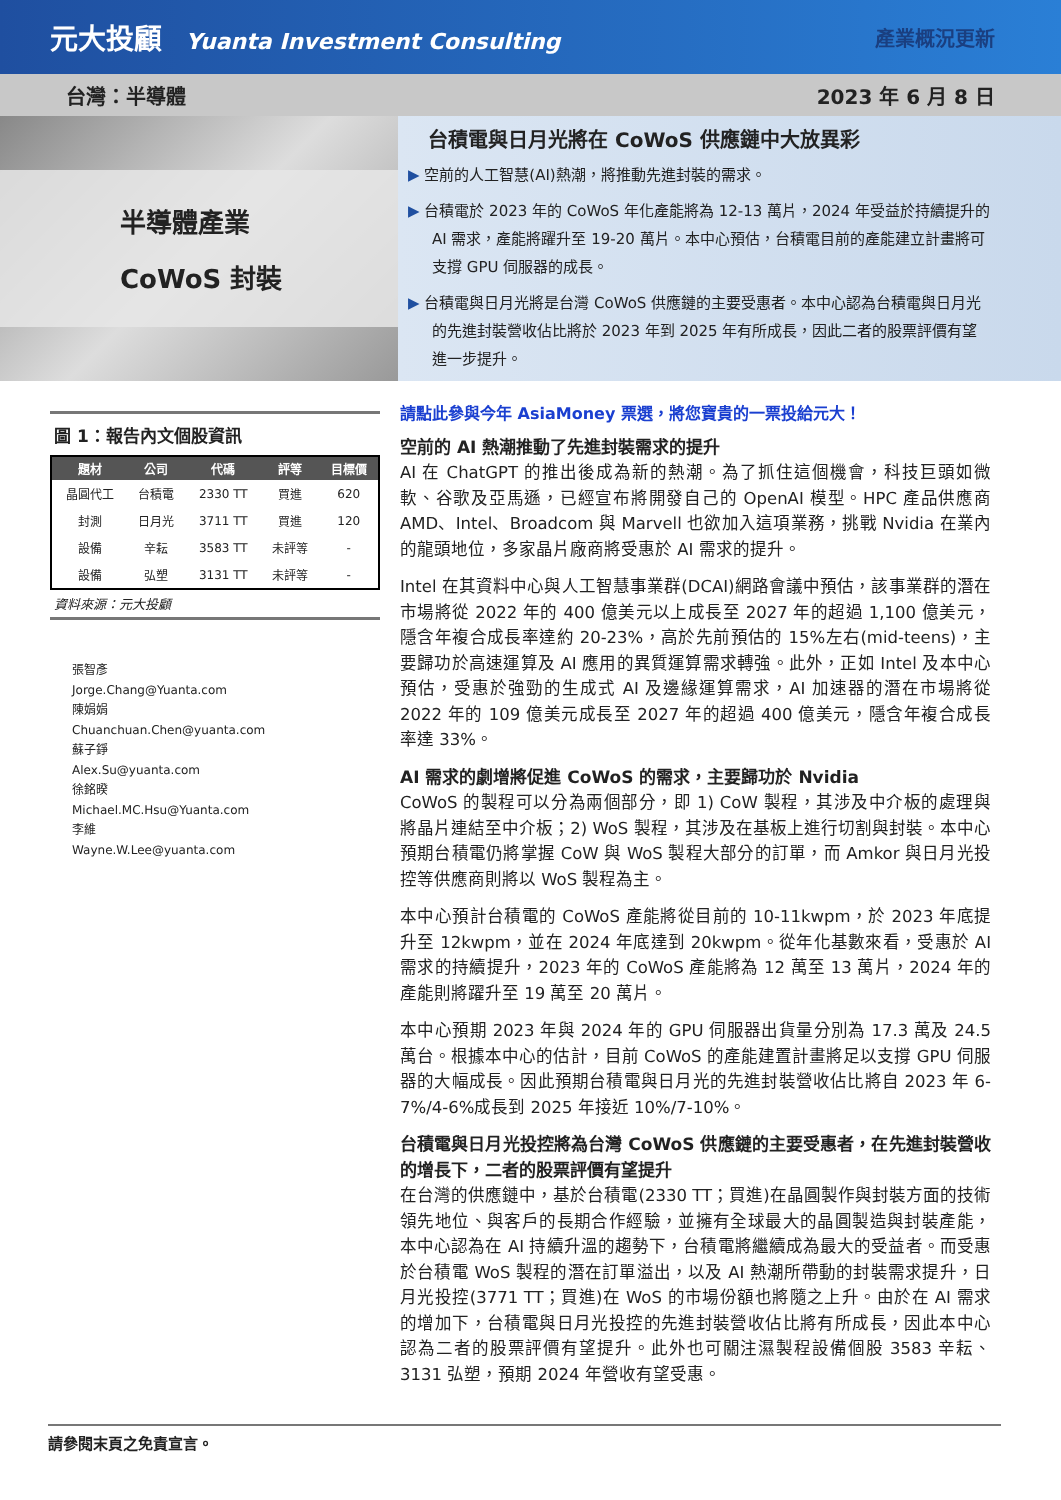元大投顧 Yuanta Investment Consulting
產業概況更新
台灣：半導體 2023 年 6 月 8 日
半導體產業
CoWoS 封裝
台積電與日月光將在 CoWoS 供應鏈中大放異彩
▶ 空前的人工智慧(AI)熱潮，將推動先進封裝的需求。
▶ 台積電於 2023 年的 CoWoS 年化產能將為 12-13 萬片，2024 年受益於持續提升的 AI 需求，產能將躍升至 19-20 萬片。本中心預估，台積電目前的產能建立計畫將可支撐 GPU 伺服器的成長。
▶ 台積電與日月光將是台灣 CoWoS 供應鏈的主要受惠者。本中心認為台積電與日月光的先進封裝營收佔比將於 2023 年到 2025 年有所成長，因此二者的股票評價有望進一步提升。
圖 1：報告內文個股資訊
| 題材 | 公司 | 代碼 | 評等 | 目標價 |
| --- | --- | --- | --- | --- |
| 晶圓代工 | 台積電 | 2330 TT | 買進 | 620 |
| 封測 | 日月光 | 3711 TT | 買進 | 120 |
| 設備 | 辛耘 | 3583 TT | 未評等 | - |
| 設備 | 弘塑 | 3131 TT | 未評等 | - |
資料來源：元大投顧
張智彥
Jorge.Chang@Yuanta.com
陳娟娟
Chuanchuan.Chen@yuanta.com
蘇子錚
Alex.Su@yuanta.com
徐銘暌
Michael.MC.Hsu@Yuanta.com
李維
Wayne.W.Lee@yuanta.com
請點此參與今年 AsiaMoney 票選，將您寶貴的一票投給元大！
空前的 AI 熱潮推動了先進封裝需求的提升
AI 在 ChatGPT 的推出後成為新的熱潮。為了抓住這個機會，科技巨頭如微軟、谷歌及亞馬遜，已經宣布將開發自己的 OpenAI 模型。HPC 產品供應商 AMD、Intel、Broadcom 與 Marvell 也欲加入這項業務，挑戰 Nvidia 在業內的龍頭地位，多家晶片廠商將受惠於 AI 需求的提升。
Intel 在其資料中心與人工智慧事業群(DCAI)網路會議中預估，該事業群的潛在市場將從 2022 年的 400 億美元以上成長至 2027 年的超過 1,100 億美元，隱含年複合成長率達約 20-23%，高於先前預估的 15%左右(mid-teens)，主要歸功於高速運算及 AI 應用的異質運算需求轉強。此外，正如 Intel 及本中心預估，受惠於強勁的生成式 AI 及邊緣運算需求，AI 加速器的潛在市場將從 2022 年的 109 億美元成長至 2027 年的超過 400 億美元，隱含年複合成長率達 33%。
AI 需求的劇增將促進 CoWoS 的需求，主要歸功於 Nvidia
CoWoS 的製程可以分為兩個部分，即 1) CoW 製程，其涉及中介板的處理與將晶片連結至中介板；2) WoS 製程，其涉及在基板上進行切割與封裝。本中心預期台積電仍將掌握 CoW 與 WoS 製程大部分的訂單，而 Amkor 與日月光投控等供應商則將以 WoS 製程為主。
本中心預計台積電的 CoWoS 產能將從目前的 10-11kwpm，於 2023 年底提升至 12kwpm，並在 2024 年底達到 20kwpm。從年化基數來看，受惠於 AI 需求的持續提升，2023 年的 CoWoS 產能將為 12 萬至 13 萬片，2024 年的產能則將躍升至 19 萬至 20 萬片。
本中心預期 2023 年與 2024 年的 GPU 伺服器出貨量分別為 17.3 萬及 24.5 萬台。根據本中心的估計，目前 CoWoS 的產能建置計畫將足以支撐 GPU 伺服器的大幅成長。因此預期台積電與日月光的先進封裝營收佔比將自 2023 年 6-7%/4-6%成長到 2025 年接近 10%/7-10%。
台積電與日月光投控將為台灣 CoWoS 供應鏈的主要受惠者，在先進封裝營收的增長下，二者的股票評價有望提升
在台灣的供應鏈中，基於台積電(2330 TT；買進)在晶圓製作與封裝方面的技術領先地位、與客戶的長期合作經驗，並擁有全球最大的晶圓製造與封裝產能，本中心認為在 AI 持續升溫的趨勢下，台積電將繼續成為最大的受益者。而受惠於台積電 WoS 製程的潛在訂單溢出，以及 AI 熱潮所帶動的封裝需求提升，日月光投控(3771 TT；買進)在 WoS 的市場份額也將隨之上升。由於在 AI 需求的增加下，台積電與日月光投控的先進封裝營收佔比將有所成長，因此本中心認為二者的股票評價有望提升。此外也可關注濕製程設備個股 3583 辛耘、3131 弘塑，預期 2024 年營收有望受惠。
請參閱末頁之免責宣言。